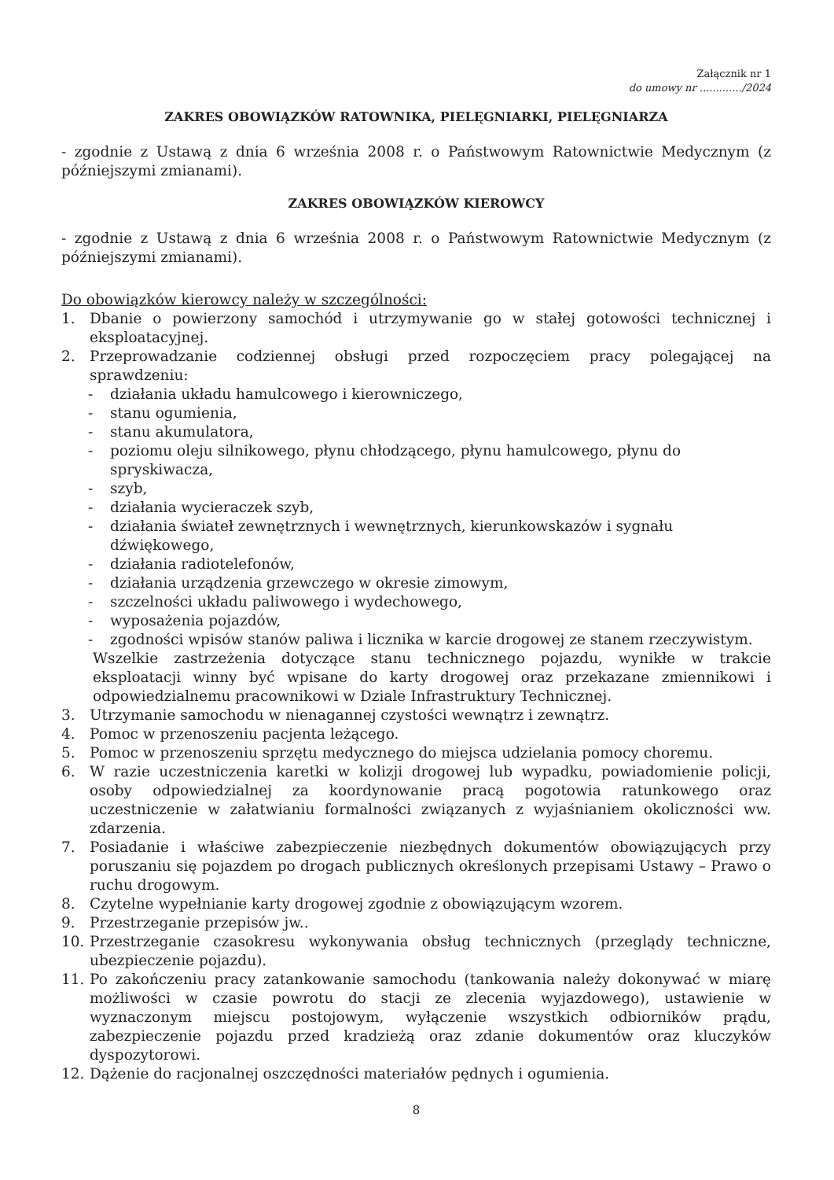Załącznik nr 1
do umowy nr ............./2024
ZAKRES OBOWIĄZKÓW RATOWNIKA, PIELĘGNIARKI, PIELĘGNIARZA
- zgodnie z Ustawą z dnia 6 września 2008 r. o Państwowym Ratownictwie Medycznym (z późniejszymi zmianami).
ZAKRES OBOWIĄZKÓW KIEROWCY
- zgodnie z Ustawą z dnia 6 września 2008 r. o Państwowym Ratownictwie Medycznym (z późniejszymi zmianami).
Do obowiązków kierowcy należy w szczególności:
1. Dbanie o powierzony samochód i utrzymywanie go w stałej gotowości technicznej i eksploatacyjnej.
2. Przeprowadzanie codziennej obsługi przed rozpoczęciem pracy polegającej na sprawdzeniu:
- działania układu hamulcowego i kierowniczego,
- stanu ogumienia,
- stanu akumulatora,
- poziomu oleju silnikowego, płynu chłodzącego, płynu hamulcowego, płynu do spryskiwacza,
- szyb,
- działania wycieraczek szyb,
- działania świateł zewnętrznych i wewnętrznych, kierunkowskazów i sygnału dźwiękowego,
- działania radiotelefonów,
- działania urządzenia grzewczego w okresie zimowym,
- szczelności układu paliwowego i wydechowego,
- wyposażenia pojazdów,
- zgodności wpisów stanów paliwa i licznika w karcie drogowej ze stanem rzeczywistym.
Wszelkie zastrzeżenia dotyczące stanu technicznego pojazdu, wynikłe w trakcie eksploatacji winny być wpisane do karty drogowej oraz przekazane zmiennikowi i odpowiedzialnemu pracownikowi w Dziale Infrastruktury Technicznej.
3. Utrzymanie samochodu w nienagannej czystości wewnątrz i zewnątrz.
4. Pomoc w przenoszeniu pacjenta leżącego.
5. Pomoc w przenoszeniu sprzętu medycznego do miejsca udzielania pomocy choremu.
6. W razie uczestniczenia karetki w kolizji drogowej lub wypadku, powiadomienie policji, osoby odpowiedzialnej za koordynowanie pracą pogotowia ratunkowego oraz uczestniczenie w załatwianiu formalności związanych z wyjaśnianiem okoliczności ww. zdarzenia.
7. Posiadanie i właściwe zabezpieczenie niezbędnych dokumentów obowiązujących przy poruszaniu się pojazdem po drogach publicznych określonych przepisami Ustawy – Prawo o ruchu drogowym.
8. Czytelne wypełnianie karty drogowej zgodnie z obowiązującym wzorem.
9. Przestrzeganie przepisów jw..
10. Przestrzeganie czasokresu wykonywania obsług technicznych (przeglądy techniczne, ubezpieczenie pojazdu).
11. Po zakończeniu pracy zatankowanie samochodu (tankowania należy dokonywać w miarę możliwości w czasie powrotu do stacji ze zlecenia wyjazdowego), ustawienie w wyznaczonym miejscu postojowym, wyłączenie wszystkich odbiorników prądu, zabezpieczenie pojazdu przed kradzieżą oraz zdanie dokumentów oraz kluczyków dyspozytorowi.
12. Dążenie do racjonalnej oszczędności materiałów pędnych i ogumienia.
8